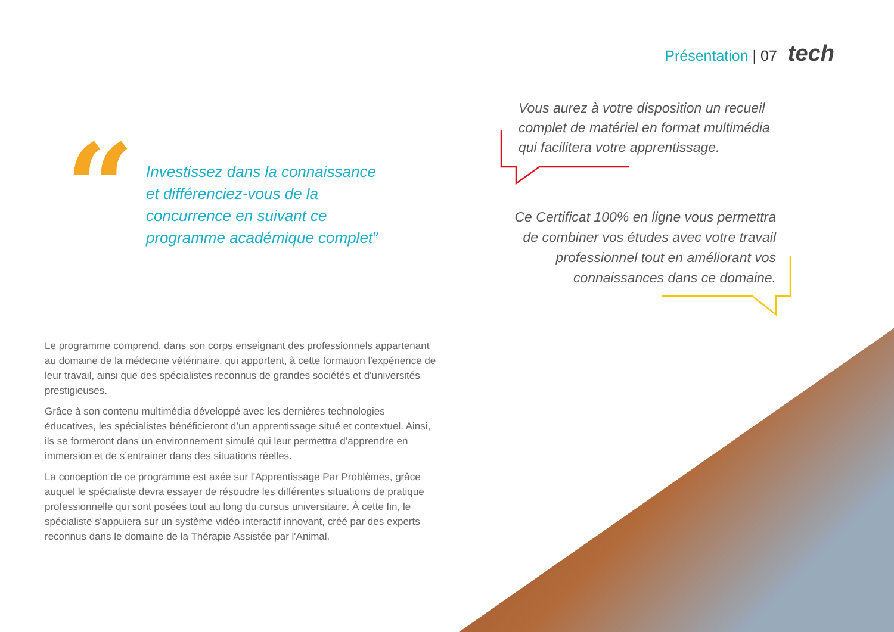Présentation | 07 tech
“
Investissez dans la connaissance
et différenciez-vous de la
concurrence en suivant ce
programme académique complet”
Vous aurez à votre disposition un recueil complet de matériel en format multimédia qui facilitera votre apprentissage.
Ce Certificat 100% en ligne vous permettra de combiner vos études avec votre travail professionnel tout en améliorant vos connaissances dans ce domaine.
Le programme comprend, dans son corps enseignant des professionnels appartenant au domaine de la médecine vétérinaire, qui apportent, à cette formation l'expérience de leur travail, ainsi que des spécialistes reconnus de grandes sociétés et d'universités prestigieuses.
Grâce à son contenu multimédia développé avec les dernières technologies éducatives, les spécialistes bénéficieront d’un apprentissage situé et contextuel. Ainsi, ils se formeront dans un environnement simulé qui leur permettra d’apprendre en immersion et de s’entrainer dans des situations réelles.
La conception de ce programme est axée sur l'Apprentissage Par Problèmes, grâce auquel le spécialiste devra essayer de résoudre les différentes situations de pratique professionnelle qui sont posées tout au long du cursus universitaire. À cette fin, le spécialiste s'appuiera sur un système vidéo interactif innovant, créé par des experts reconnus dans le domaine de la Thérapie Assistée par l'Animal.